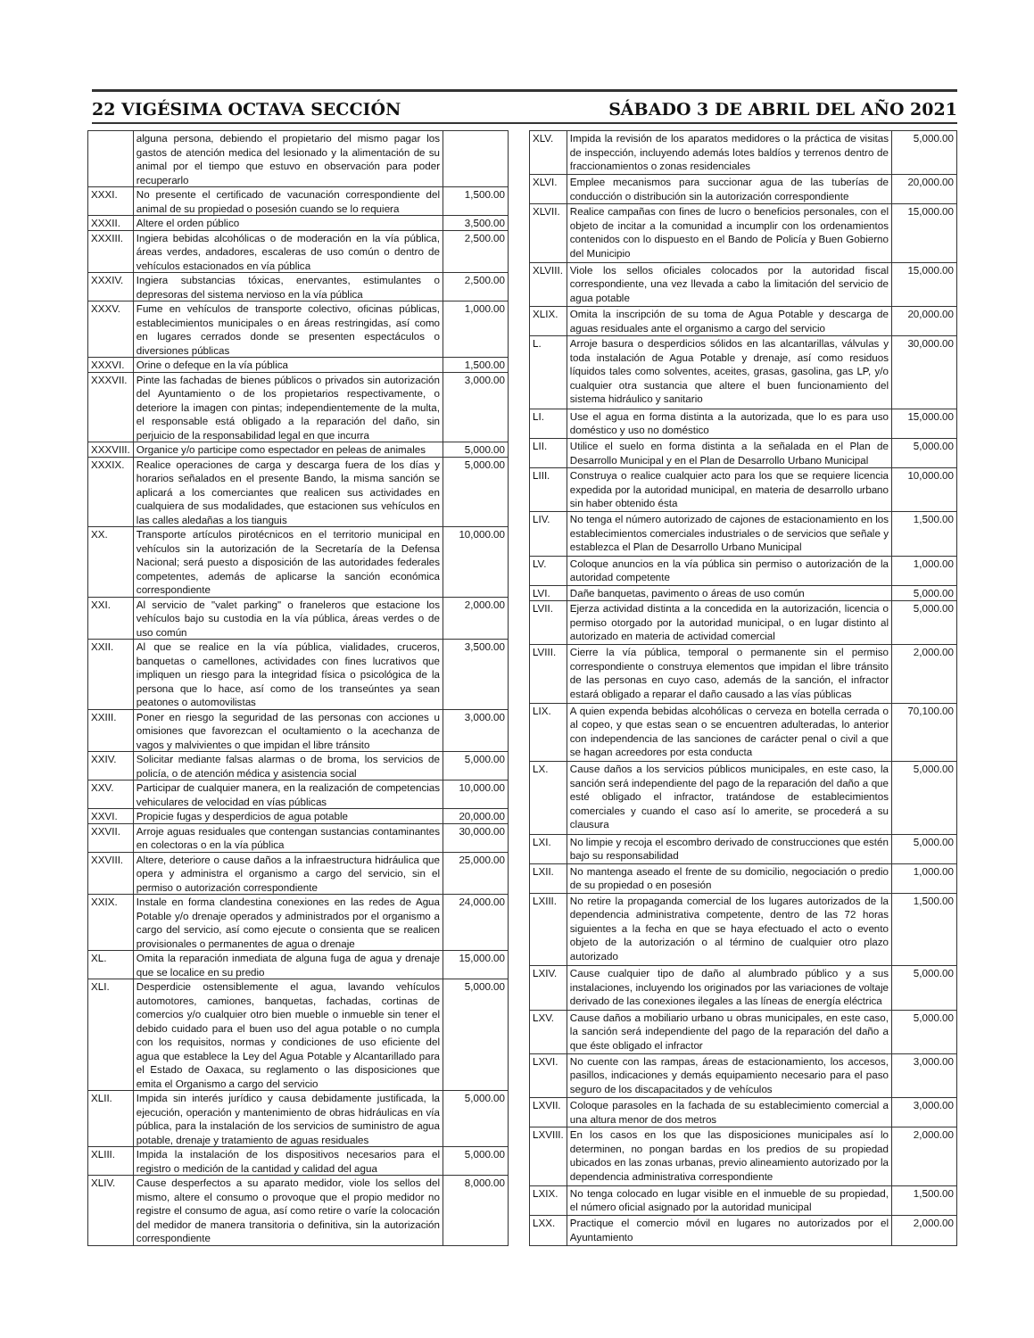22 VIGÉSIMA OCTAVA SECCIÓN SÁBADO 3 DE ABRIL DEL AÑO 2021
| | alguna persona, debiendo el propietario del mismo pagar los gastos de atención medica del lesionado y la alimentación de su animal por el tiempo que estuvo en observación para poder recuperarlo | |
| XXXI. | No presente el certificado de vacunación correspondiente del animal de su propiedad o posesión cuando se lo requiera | 1,500.00 |
| XXXII. | Altere el orden público | 3,500.00 |
| XXXIII. | Ingiera bebidas alcohólicas o de moderación en la vía pública, áreas verdes, andadores, escaleras de uso común o dentro de vehículos estacionados en vía pública | 2,500.00 |
| XXXIV. | Ingiera substancias tóxicas, enervantes, estimulantes o depresoras del sistema nervioso en la vía pública | 2,500.00 |
| XXXV. | Fume en vehículos de transporte colectivo, oficinas públicas, establecimientos municipales o en áreas restringidas, así como en lugares cerrados donde se presenten espectáculos o diversiones públicas | 1,000.00 |
| XXXVI. | Orine o defeque en la vía pública | 1,500.00 |
| XXXVII. | Pinte las fachadas de bienes públicos o privados sin autorización del Ayuntamiento o de los propietarios respectivamente, o deteriore la imagen con pintas; independientemente de la multa, el responsable está obligado a la reparación del daño, sin perjuicio de la responsabilidad legal en que incurra | 3,000.00 |
| XXXVIII. | Organice y/o participe como espectador en peleas de animales | 5,000.00 |
| XXXIX. | Realice operaciones de carga y descarga fuera de los días y horarios señalados en el presente Bando, la misma sanción se aplicará a los comerciantes que realicen sus actividades en cualquiera de sus modalidades, que estacionen sus vehículos en las calles aledañas a los tianguis | 5,000.00 |
| XX. | Transporte artículos pirotécnicos en el territorio municipal en vehículos sin la autorización de la Secretaría de la Defensa Nacional; será puesto a disposición de las autoridades federales competentes, además de aplicarse la sanción económica correspondiente | 10,000.00 |
| XXI. | Al servicio de "valet parking" o franeleros que estacione los vehículos bajo su custodia en la vía pública, áreas verdes o de uso común | 2,000.00 |
| XXII. | Al que se realice en la vía pública, vialidades, cruceros, banquetas o camellones, actividades con fines lucrativos que impliquen un riesgo para la integridad física o psicológica de la persona que lo hace, así como de los transeúntes ya sean peatones o automovilistas | 3,500.00 |
| XXIII. | Poner en riesgo la seguridad de las personas con acciones u omisiones que favorezcan el ocultamiento o la acechanza de vagos y malvivientes o que impidan el libre tránsito | 3,000.00 |
| XXIV. | Solicitar mediante falsas alarmas o de broma, los servicios de policía, o de atención médica y asistencia social | 5,000.00 |
| XXV. | Participar de cualquier manera, en la realización de competencias vehiculares de velocidad en vías públicas | 10,000.00 |
| XXVI. | Propicie fugas y desperdicios de agua potable | 20,000.00 |
| XXVII. | Arroje aguas residuales que contengan sustancias contaminantes en colectoras o en la vía pública | 30,000.00 |
| XXVIII. | Altere, deteriore o cause daños a la infraestructura hidráulica que opera y administra el organismo a cargo del servicio, sin el permiso o autorización correspondiente | 25,000.00 |
| XXIX. | Instale en forma clandestina conexiones en las redes de Agua Potable y/o drenaje operados y administrados por el organismo a cargo del servicio, así como ejecute o consienta que se realicen provisionales o permanentes de agua o drenaje | 24,000.00 |
| XL. | Omita la reparación inmediata de alguna fuga de agua y drenaje que se localice en su predio | 15,000.00 |
| XLI. | Desperdicie ostensiblemente el agua, lavando vehículos automotores, camiones, banquetas, fachadas, cortinas de comercios y/o cualquier otro bien mueble o inmueble sin tener el debido cuidado para el buen uso del agua potable o no cumpla con los requisitos, normas y condiciones de uso eficiente del agua que establece la Ley del Agua Potable y Alcantarillado para el Estado de Oaxaca, su reglamento o las disposiciones que emita el Organismo a cargo del servicio | 5,000.00 |
| XLII. | Impida sin interés jurídico y causa debidamente justificada, la ejecución, operación y mantenimiento de obras hidráulicas en vía pública, para la instalación de los servicios de suministro de agua potable, drenaje y tratamiento de aguas residuales | 5,000.00 |
| XLIII. | Impida la instalación de los dispositivos necesarios para el registro o medición de la cantidad y calidad del agua | 5,000.00 |
| XLIV. | Cause desperfectos a su aparato medidor, viole los sellos del mismo, altere el consumo o provoque que el propio medidor no registre el consumo de agua, así como retire o varíe la colocación del medidor de manera transitoria o definitiva, sin la autorización correspondiente | 8,000.00 |
| XLV. | Impida la revisión de los aparatos medidores o la práctica de visitas de inspección, incluyendo además lotes baldíos y terrenos dentro de fraccionamientos o zonas residenciales | 5,000.00 |
| XLVI. | Emplee mecanismos para succionar agua de las tuberías de conducción o distribución sin la autorización correspondiente | 20,000.00 |
| XLVII. | Realice campañas con fines de lucro o beneficios personales, con el objeto de incitar a la comunidad a incumplir con los ordenamientos contenidos con lo dispuesto en el Bando de Policía y Buen Gobierno del Municipio | 15,000.00 |
| XLVIII. | Viole los sellos oficiales colocados por la autoridad fiscal correspondiente, una vez llevada a cabo la limitación del servicio de agua potable | 15,000.00 |
| XLIX. | Omita la inscripción de su toma de Agua Potable y descarga de aguas residuales ante el organismo a cargo del servicio | 20,000.00 |
| L. | Arroje basura o desperdicios sólidos en las alcantarillas, válvulas y toda instalación de Agua Potable y drenaje, así como residuos líquidos tales como solventes, aceites, grasas, gasolina, gas LP, y/o cualquier otra sustancia que altere el buen funcionamiento del sistema hidráulico y sanitario | 30,000.00 |
| LI. | Use el agua en forma distinta a la autorizada, que lo es para uso doméstico y uso no doméstico | 15,000.00 |
| LII. | Utilice el suelo en forma distinta a la señalada en el Plan de Desarrollo Municipal y en el Plan de Desarrollo Urbano Municipal | 5,000.00 |
| LIII. | Construya o realice cualquier acto para los que se requiere licencia expedida por la autoridad municipal, en materia de desarrollo urbano sin haber obtenido ésta | 10,000.00 |
| LIV. | No tenga el número autorizado de cajones de estacionamiento en los establecimientos comerciales industriales o de servicios que señale y establezca el Plan de Desarrollo Urbano Municipal | 1,500.00 |
| LV. | Coloque anuncios en la vía pública sin permiso o autorización de la autoridad competente | 1,000.00 |
| LVI. | Dañe banquetas, pavimento o áreas de uso común | 5,000.00 |
| LVII. | Ejerza actividad distinta a la concedida en la autorización, licencia o permiso otorgado por la autoridad municipal, o en lugar distinto al autorizado en materia de actividad comercial | 5,000.00 |
| LVIII. | Cierre la vía pública, temporal o permanente sin el permiso correspondiente o construya elementos que impidan el libre tránsito de las personas en cuyo caso, además de la sanción, el infractor estará obligado a reparar el daño causado a las vías públicas | 2,000.00 |
| LIX. | A quien expenda bebidas alcohólicas o cerveza en botella cerrada o al copeo, y que estas sean o se encuentren adulteradas, lo anterior con independencia de las sanciones de carácter penal o civil a que se hagan acreedores por esta conducta | 70,100.00 |
| LX. | Cause daños a los servicios públicos municipales, en este caso, la sanción será independiente del pago de la reparación del daño a que esté obligado el infractor, tratándose de establecimientos comerciales y cuando el caso así lo amerite, se procederá a su clausura | 5,000.00 |
| LXI. | No limpie y recoja el escombro derivado de construcciones que estén bajo su responsabilidad | 5,000.00 |
| LXII. | No mantenga aseado el frente de su domicilio, negociación o predio de su propiedad o en posesión | 1,000.00 |
| LXIII. | No retire la propaganda comercial de los lugares autorizados de la dependencia administrativa competente, dentro de las 72 horas siguientes a la fecha en que se haya efectuado el acto o evento objeto de la autorización o al término de cualquier otro plazo autorizado | 1,500.00 |
| LXIV. | Cause cualquier tipo de daño al alumbrado público y a sus instalaciones, incluyendo los originados por las variaciones de voltaje derivado de las conexiones ilegales a las líneas de energía eléctrica | 5,000.00 |
| LXV. | Cause daños a mobiliario urbano u obras municipales, en este caso, la sanción será independiente del pago de la reparación del daño a que éste obligado el infractor | 5,000.00 |
| LXVI. | No cuente con las rampas, áreas de estacionamiento, los accesos, pasillos, indicaciones y demás equipamiento necesario para el paso seguro de los discapacitados y de vehículos | 3,000.00 |
| LXVII. | Coloque parasoles en la fachada de su establecimiento comercial a una altura menor de dos metros | 3,000.00 |
| LXVIII. | En los casos en los que las disposiciones municipales así lo determinen, no pongan bardas en los predios de su propiedad ubicados en las zonas urbanas, previo alineamiento autorizado por la dependencia administrativa correspondiente | 2,000.00 |
| LXIX. | No tenga colocado en lugar visible en el inmueble de su propiedad, el número oficial asignado por la autoridad municipal | 1,500.00 |
| LXX. | Practique el comercio móvil en lugares no autorizados por el Ayuntamiento | 2,000.00 |